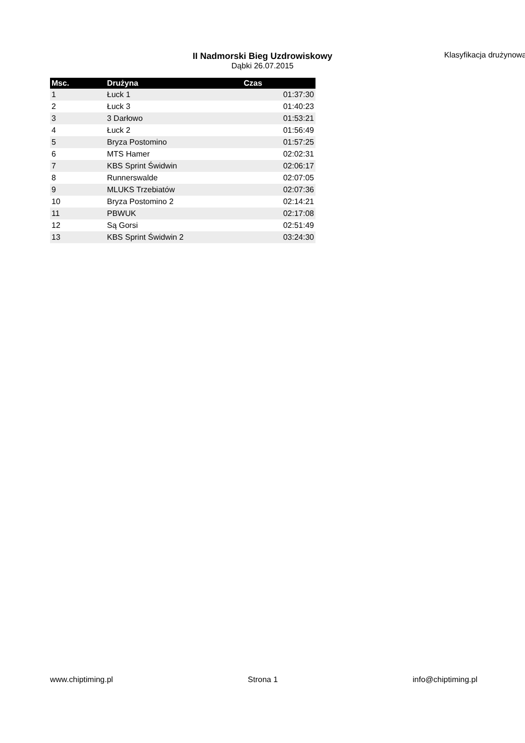II Nadmorski Bieg Uzdrowiskowy
Dąbki 26.07.2015
Klasyfikacja drużynowa
| Msc. | Drużyna | Czas |
| --- | --- | --- |
| 1 | Łuck 1 | 01:37:30 |
| 2 | Łuck 3 | 01:40:23 |
| 3 | 3 Darłowo | 01:53:21 |
| 4 | Łuck 2 | 01:56:49 |
| 5 | Bryza Postomino | 01:57:25 |
| 6 | MTS Hamer | 02:02:31 |
| 7 | KBS Sprint Świdwin | 02:06:17 |
| 8 | Runnerswalde | 02:07:05 |
| 9 | MLUKS Trzebiatów | 02:07:36 |
| 10 | Bryza Postomino 2 | 02:14:21 |
| 11 | PBWUK | 02:17:08 |
| 12 | Są Gorsi | 02:51:49 |
| 13 | KBS Sprint Świdwin 2 | 03:24:30 |
www.chiptiming.pl Strona 1 info@chiptiming.pl